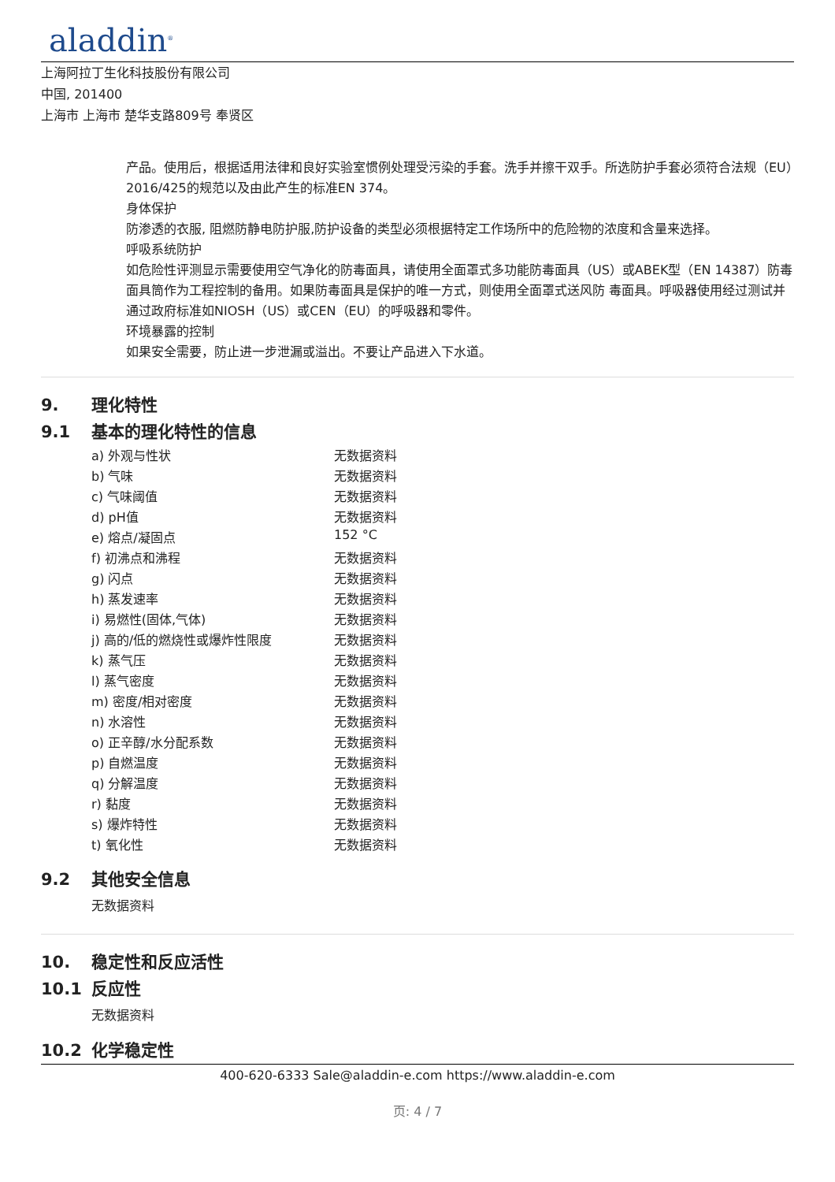aladdin<sup>®</sup>
上海阿拉丁生化科技股份有限公司
中国, 201400
上海市 上海市 楚华支路809号 奉贤区
产品。使用后，根据适用法律和良好实验室惯例处理受污染的手套。洗手并擦干双手。所选防护手套必须符合法规（EU）2016/425的规范以及由此产生的标准EN 374。
身体保护
防渗透的衣服, 阻燃防静电防护服,防护设备的类型必须根据特定工作场所中的危险物的浓度和含量来选择。
呼吸系统防护
如危险性评测显示需要使用空气净化的防毒面具，请使用全面罩式多功能防毒面具（US）或ABEK型（EN 14387）防毒面具筒作为工程控制的备用。如果防毒面具是保护的唯一方式，则使用全面罩式送风防 毒面具。呼吸器使用经过测试并通过政府标准如NIOSH（US）或CEN（EU）的呼吸器和零件。
环境暴露的控制
如果安全需要，防止进一步泄漏或溢出。不要让产品进入下水道。
9. 理化特性
9.1 基本的理化特性的信息
| a) 外观与性状 | 无数据资料 |
| b) 气味 | 无数据资料 |
| c) 气味阈值 | 无数据资料 |
| d) pH值 | 无数据资料 |
| e) 熔点/凝固点 | 152 °C |
| f) 初沸点和沸程 | 无数据资料 |
| g) 闪点 | 无数据资料 |
| h) 蒸发速率 | 无数据资料 |
| i) 易燃性(固体,气体) | 无数据资料 |
| j) 高的/低的燃烧性或爆炸性限度 | 无数据资料 |
| k) 蒸气压 | 无数据资料 |
| l) 蒸气密度 | 无数据资料 |
| m) 密度/相对密度 | 无数据资料 |
| n) 水溶性 | 无数据资料 |
| o) 正辛醇/水分配系数 | 无数据资料 |
| p) 自燃温度 | 无数据资料 |
| q) 分解温度 | 无数据资料 |
| r) 黏度 | 无数据资料 |
| s) 爆炸特性 | 无数据资料 |
| t) 氧化性 | 无数据资料 |
9.2 其他安全信息
无数据资料
10. 稳定性和反应活性
10.1 反应性
无数据资料
10.2 化学稳定性
400-620-6333 Sale@aladdin-e.com https://www.aladdin-e.com
页: 4 / 7